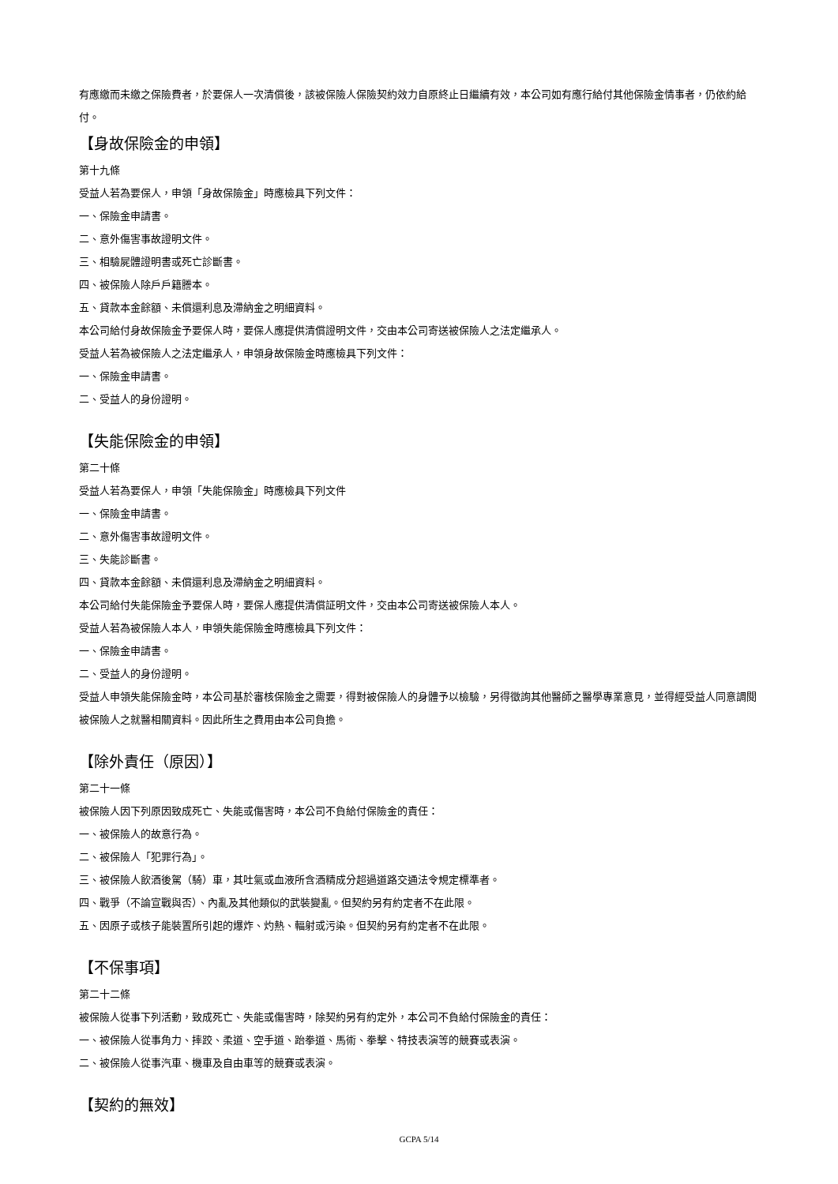有應繳而未繳之保險費者，於要保人一次清償後，該被保險人保險契約效力自原終止日繼續有效，本公司如有應行給付其他保險金情事者，仍依約給付。
【身故保險金的申領】
第十九條
受益人若為要保人，申領「身故保險金」時應檢具下列文件：
一、保險金申請書。
二、意外傷害事故證明文件。
三、相驗屍體證明書或死亡診斷書。
四、被保險人除戶戶籍謄本。
五、貸款本金餘額、未償還利息及滯納金之明細資料。
本公司給付身故保險金予要保人時，要保人應提供清償證明文件，交由本公司寄送被保險人之法定繼承人。
受益人若為被保險人之法定繼承人，申領身故保險金時應檢具下列文件：
一、保險金申請書。
二、受益人的身份證明。
【失能保險金的申領】
第二十條
受益人若為要保人，申領「失能保險金」時應檢具下列文件
一、保險金申請書。
二、意外傷害事故證明文件。
三、失能診斷書。
四、貸款本金餘額、未償還利息及滯納金之明細資料。
本公司給付失能保險金予要保人時，要保人應提供清償証明文件，交由本公司寄送被保險人本人。
受益人若為被保險人本人，申領失能保險金時應檢具下列文件：
一、保險金申請書。
二、受益人的身份證明。
受益人申領失能保險金時，本公司基於審核保險金之需要，得對被保險人的身體予以檢驗，另得徵詢其他醫師之醫學專業意見，並得經受益人同意調閱被保險人之就醫相關資料。因此所生之費用由本公司負擔。
【除外責任（原因）】
第二十一條
被保險人因下列原因致成死亡、失能或傷害時，本公司不負給付保險金的責任：
一、被保險人的故意行為。
二、被保險人「犯罪行為」。
三、被保險人飲酒後駕（騎）車，其吐氣或血液所含酒精成分超過道路交通法令規定標準者。
四、戰爭（不論宣戰與否）、內亂及其他類似的武裝變亂。但契約另有約定者不在此限。
五、因原子或核子能裝置所引起的爆炸、灼熱、輻射或污染。但契約另有約定者不在此限。
【不保事項】
第二十二條
被保險人從事下列活動，致成死亡、失能或傷害時，除契約另有約定外，本公司不負給付保險金的責任：
一、被保險人從事角力、摔跤、柔道、空手道、跆拳道、馬術、拳擊、特技表演等的競賽或表演。
二、被保險人從事汽車、機車及自由車等的競賽或表演。
【契約的無效】
GCPA 5/14